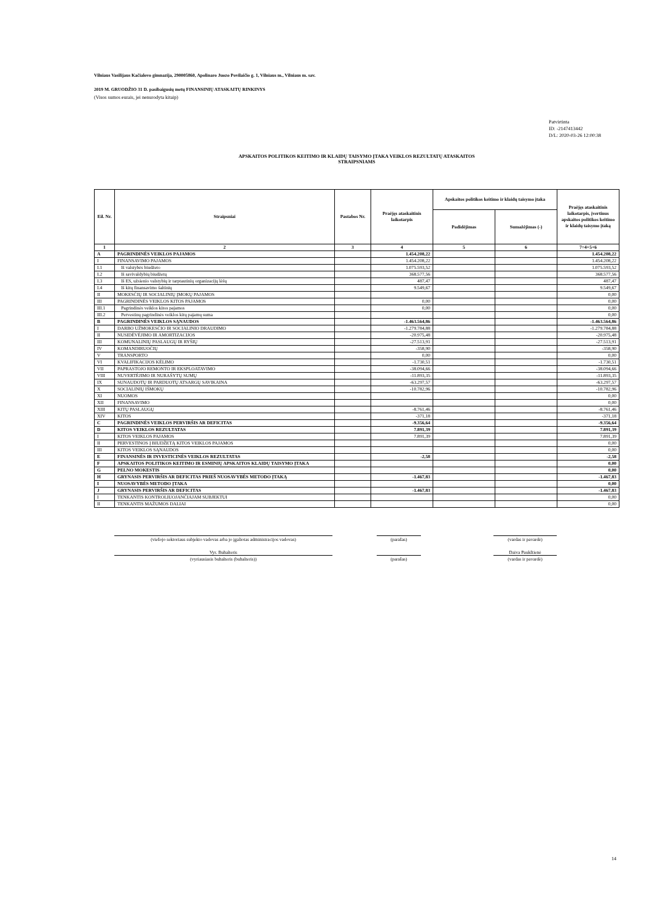Vilniaus Vasilijaus Kačialovo gimnazija, 290005860, Apolinaro Juozo Povilaičio g. 1, Vilniaus m., Vilniaus m. sav.
2019 M. GRUODŽIO 31 D. pasibaigusių metų FINANSINIŲ ATASKAITŲ RINKINYS
(Visos sumos eurais, jei nenurodyta kitaip)
Patvirtinta
ID: -2147413442
D/L: 2020-03-26 12:00:38
APSKAITOS POLITIKOS KEITIMO IR KLAIDŲ TAISYMO ĮTAKA VEIKLOS REZULTATŲ ATASKAITOS
STRAIPSNIAMS
| Eil. Nr. | Straipsniai | Pastabos Nr. | Praėjęs ataskaitinis laikotarpis | Apskaitos politikos keitimo ir klaidų taisymo įtaka | | Praėjęs ataskaitinis laikotarpis, įvertinus apskaitos politikos keitimo ir klaidų taisymo įtaką |
| --- | --- | --- | --- | --- | --- | --- |
| | | | | Padidėjimas | Sumažėjimas (-) | |
| 1 | 2 | 3 | 4 | 5 | 6 | 7=4+5+6 |
| A | PAGRINDINĖS VEIKLOS PAJAMOS | | 1.454.208,22 | | | 1.454.208,22 |
| I | FINANSAVIMO PAJAMOS | | 1.454.208,22 | | | 1.454.208,22 |
| I.1 | Iš valstybės biudžeto | | 1.075.593,52 | | | 1.075.593,52 |
| I.2 | Iš savivaldybių biudžetų | | 368.577,56 | | | 368.577,56 |
| I.3 | Iš ES, užsienio valstybių ir tarptautinių organizacijų lėšų | | 487,47 | | | 487,47 |
| I.4 | Iš kitų finansavimo šaltinių | | 9.549,67 | | | 9.549,67 |
| II | MOKESČIŲ IR SOCIALINIŲ ĮMOKŲ PAJAMOS | | | | | 0,00 |
| III | PAGRINDINĖS VEIKLOS KITOS PAJAMOS | | 0,00 | | | 0,00 |
| III.1 | Pagrindinės veiklos kitos pajamos | | 0,00 | | | 0,00 |
| III.2 | Pervestinų pagrindinės veiklos kitų pajamų suma | | | | | 0,00 |
| B | PAGRINDINĖS VEIKLOS SĄNAUDOS | | -1.463.564,86 | | | -1.463.564,86 |
| I | DARBO UŽMOKESČIO IR SOCIALINIO DRAUDIMO | | -1.279.784,88 | | | -1.279.784,88 |
| II | NUSIDĖVĖJIMO IR AMORTIZACIJOS | | -20.975,48 | | | -20.975,48 |
| III | KOMUNALINIŲ PASLAUGŲ IR RYŠIŲ | | -27.513,91 | | | -27.513,91 |
| IV | KOMANDIRUOČIŲ | | -358,90 | | | -358,90 |
| V | TRANSPORTO | | 0,00 | | | 0,00 |
| VI | KVALIFIKACIJOS KĖLIMO | | -1.730,51 | | | -1.730,51 |
| VII | PAPRASTOJO REMONTO IR EKSPLOATAVIMO | | -38.094,66 | | | -38.094,66 |
| VIII | NUVERTĖJIMO IR NURAŠYTŲ SUMŲ | | -11.893,35 | | | -11.893,35 |
| IX | SUNAUDOTŲ IR PARDUOTŲ ATSARGŲ SAVIKAINA | | -63.297,57 | | | -63.297,57 |
| X | SOCIALINIŲ IŠMOKŲ | | -10.782,96 | | | -10.782,96 |
| XI | NUOMOS | | | | | 0,00 |
| XII | FINANSAVIMO | | | | | 0,00 |
| XIII | KITŲ PASLAUGŲ | | -8.761,46 | | | -8.761,46 |
| XIV | KITOS | | -371,18 | | | -371,18 |
| C | PAGRINDINĖS VEIKLOS PERVIRŠIS AR DEFICITAS | | -9.356,64 | | | -9.356,64 |
| D | KITOS VEIKLOS REZULTATAS | | 7.891,39 | | | 7.891,39 |
| I | KITOS VEIKLOS PAJAMOS | | 7.891,39 | | | 7.891,39 |
| II | PERVESTINOS Į BIUDŽETĄ KITOS VEIKLOS PAJAMOS | | | | | 0,00 |
| III | KITOS VEIKLOS SĄNAUDOS | | | | | 0,00 |
| E | FINANSINĖS IR INVESTICINĖS VEIKLOS REZULTATAS | | -2,58 | | | -2,58 |
| F | APSKAITOS POLITIKOS KEITIMO IR ESMINIŲ APSKAITOS KLAIDŲ TAISYMO ĮTAKA | | | | | 0,00 |
| G | PELNO MOKESTIS | | | | | 0,00 |
| H | GRYNASIS PERVIRŠIS AR DEFICITAS PRIEŠ NUOSAVYBĖS METODO ĮTAKĄ | | -1.467,83 | | | -1.467,83 |
| I | NUOSAVYBĖS METODO ĮTAKA | | | | | 0,00 |
| J | GRYNASIS PERVIRŠIS AR DEFICITAS | | -1.467,83 | | | -1.467,83 |
| I | TENKANTIS KONTROLIUOJANČIAJAM SUBJEKTUI | | | | | 0,00 |
| II | TENKANTIS MAŽUMOS DALIAI | | | | | 0,00 |
(viešojo sektoriaus subjekto vadovas arba jo įgaliotas administracijos vadovas)
(parašas) (vardas ir pavardė)
Vyr. Buhalteris Daiva Paukštienė
(vyriausiasis buhalteris (buhalteris)) (parašas) (vardas ir pavardė)
14